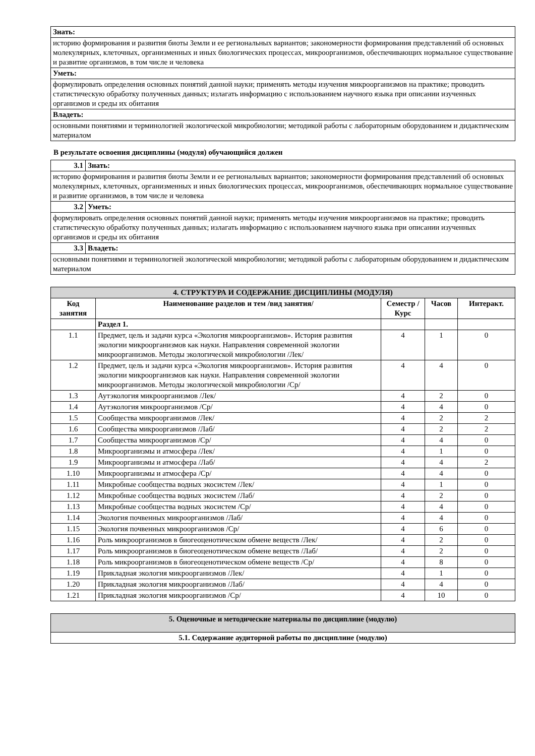| Знать: |
| историю формирования и развития биоты Земли и ее региональных вариантов; закономерности формирования представлений об основных молекулярных, клеточных, организменных и иных биологических процессах, микроорганизмов, обеспечивающих нормальное существование и развитие организмов, в том числе и человека |
| Уметь: |
| формулировать определения основных понятий данной науки; применять методы изучения микроорганизмов на практике; проводить статистическую обработку полученных данных; излагать информацию с использованием научного языка при описании изученных организмов и среды их обитания |
| Владеть: |
| основными понятиями и терминологией экологической микробиологии; методикой работы с лабораторным оборудованием и дидактическим материалом |
В результате освоения дисциплины (модуля) обучающийся должен
| 3.1 | Знать: |
| историю формирования и развития биоты Земли и ее региональных вариантов; закономерности формирования представлений об основных молекулярных, клеточных, организменных и иных биологических процессах, микроорганизмов, обеспечивающих нормальное существование и развитие организмов, в том числе и человека | |
| 3.2 | Уметь: |
| формулировать определения основных понятий данной науки; применять методы изучения микроорганизмов на практике; проводить статистическую обработку полученных данных; излагать информацию с использованием научного языка при описании изученных организмов и среды их обитания | |
| 3.3 | Владеть: |
| основными понятиями и терминологией экологической микробиологии; методикой работы с лабораторным оборудованием и дидактическим материалом | |
| 4. СТРУКТУРА И СОДЕРЖАНИЕ ДИСЦИПЛИНЫ (МОДУЛЯ) | | | | |
| --- | --- | --- | --- | --- |
| Код занятия | Наименование разделов и тем /вид занятия/ | Семестр / Курс | Часов | Интеракт. |
| | Раздел 1. | | | |
| 1.1 | Предмет, цель и задачи курса «Экология микроорганизмов». История развития экологии микроорганизмов как науки. Направления современной экологии микроорганизмов. Методы экологической микробиологии /Лек/ | 4 | 1 | 0 |
| 1.2 | Предмет, цель и задачи курса «Экология микроорганизмов». История развития экологии микроорганизмов как науки. Направления современной экологии микроорганизмов. Методы экологической микробиологии /Ср/ | 4 | 4 | 0 |
| 1.3 | Аутэкология микроорганизмов /Лек/ | 4 | 2 | 0 |
| 1.4 | Аутэкология микроорганизмов /Ср/ | 4 | 4 | 0 |
| 1.5 | Сообщества микроорганизмов /Лек/ | 4 | 2 | 2 |
| 1.6 | Сообщества микроорганизмов /Лаб/ | 4 | 2 | 2 |
| 1.7 | Сообщества микроорганизмов /Ср/ | 4 | 4 | 0 |
| 1.8 | Микроорганизмы и атмосфера /Лек/ | 4 | 1 | 0 |
| 1.9 | Микроорганизмы и атмосфера /Лаб/ | 4 | 4 | 2 |
| 1.10 | Микроорганизмы и атмосфера /Ср/ | 4 | 4 | 0 |
| 1.11 | Микробные сообщества водных экосистем /Лек/ | 4 | 1 | 0 |
| 1.12 | Микробные сообщества водных экосистем /Лаб/ | 4 | 2 | 0 |
| 1.13 | Микробные сообщества водных экосистем /Ср/ | 4 | 4 | 0 |
| 1.14 | Экология почвенных микроорганизмов /Лаб/ | 4 | 4 | 0 |
| 1.15 | Экология почвенных микроорганизмов /Ср/ | 4 | 6 | 0 |
| 1.16 | Роль микроорганизмов в биогеоценотическом обмене веществ /Лек/ | 4 | 2 | 0 |
| 1.17 | Роль микроорганизмов в биогеоценотическом обмене веществ /Лаб/ | 4 | 2 | 0 |
| 1.18 | Роль микроорганизмов в биогеоценотическом обмене веществ /Ср/ | 4 | 8 | 0 |
| 1.19 | Прикладная экология микроорганизмов /Лек/ | 4 | 1 | 0 |
| 1.20 | Прикладная экология микроорганизмов /Лаб/ | 4 | 4 | 0 |
| 1.21 | Прикладная экология микроорганизмов /Ср/ | 4 | 10 | 0 |
| 5. Оценочные и методические материалы по дисциплине (модулю) |
| --- |
| 5.1. Содержание аудиторной работы по дисциплине (модулю) |